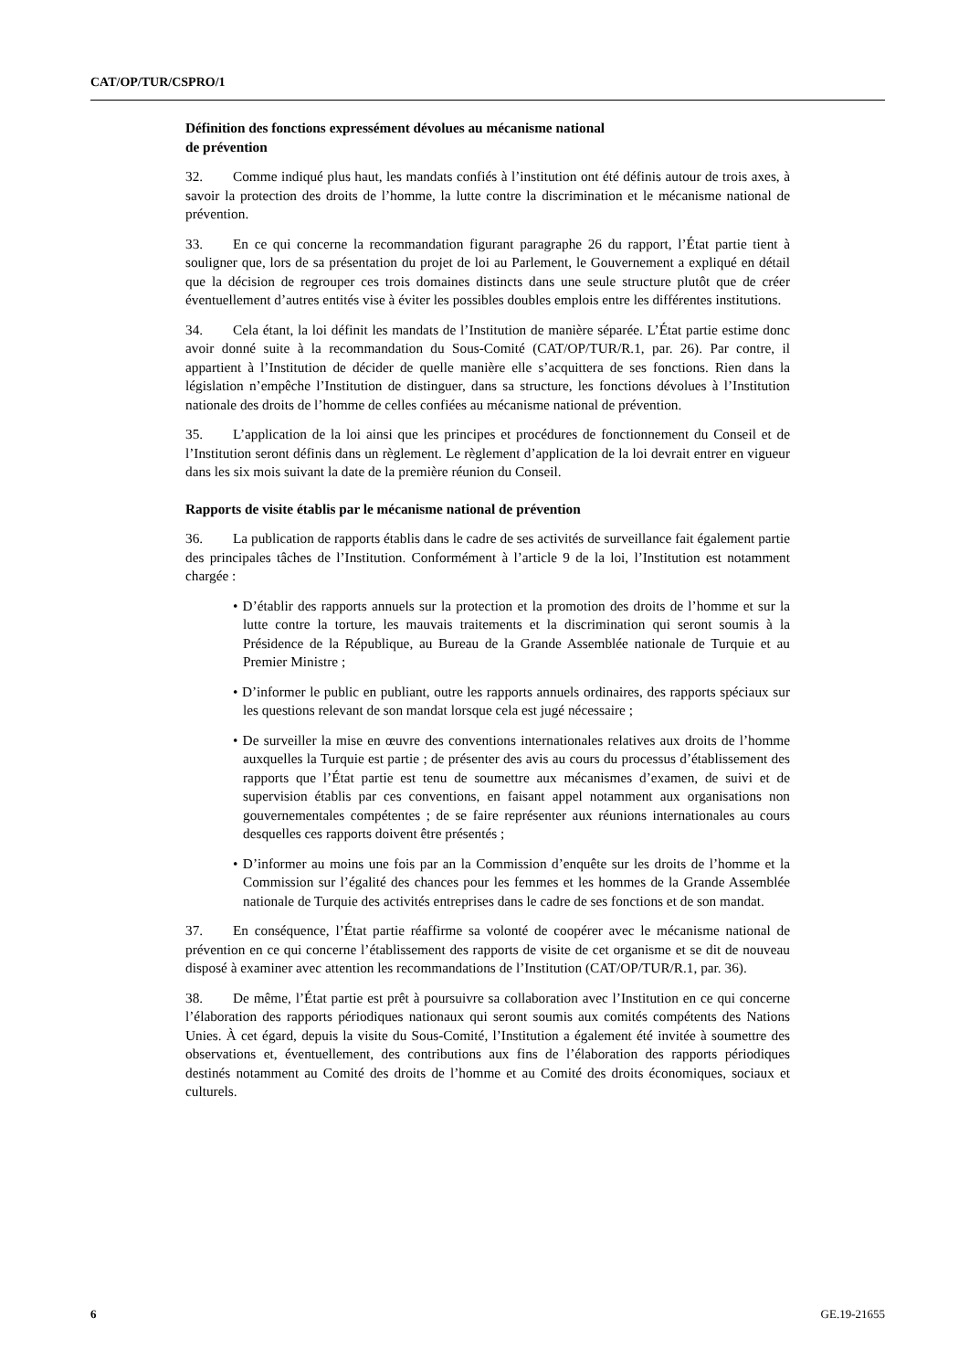CAT/OP/TUR/CSPRO/1
Définition des fonctions expressément dévolues au mécanisme national
de prévention
32. Comme indiqué plus haut, les mandats confiés à l’institution ont été définis autour de trois axes, à savoir la protection des droits de l’homme, la lutte contre la discrimination et le mécanisme national de prévention.
33. En ce qui concerne la recommandation figurant paragraphe 26 du rapport, l’État partie tient à souligner que, lors de sa présentation du projet de loi au Parlement, le Gouvernement a expliqué en détail que la décision de regrouper ces trois domaines distincts dans une seule structure plutôt que de créer éventuellement d’autres entités vise à éviter les possibles doubles emplois entre les différentes institutions.
34. Cela étant, la loi définit les mandats de l’Institution de manière séparée. L’État partie estime donc avoir donné suite à la recommandation du Sous-Comité (CAT/OP/TUR/R.1, par. 26). Par contre, il appartient à l’Institution de décider de quelle manière elle s’acquittera de ses fonctions. Rien dans la législation n’empêche l’Institution de distinguer, dans sa structure, les fonctions dévolues à l’Institution nationale des droits de l’homme de celles confiées au mécanisme national de prévention.
35. L’application de la loi ainsi que les principes et procédures de fonctionnement du Conseil et de l’Institution seront définis dans un règlement. Le règlement d’application de la loi devrait entrer en vigueur dans les six mois suivant la date de la première réunion du Conseil.
Rapports de visite établis par le mécanisme national de prévention
36. La publication de rapports établis dans le cadre de ses activités de surveillance fait également partie des principales tâches de l’Institution. Conformément à l’article 9 de la loi, l’Institution est notamment chargée :
• D’établir des rapports annuels sur la protection et la promotion des droits de l’homme et sur la lutte contre la torture, les mauvais traitements et la discrimination qui seront soumis à la Présidence de la République, au Bureau de la Grande Assemblée nationale de Turquie et au Premier Ministre ;
• D’informer le public en publiant, outre les rapports annuels ordinaires, des rapports spéciaux sur les questions relevant de son mandat lorsque cela est jugé nécessaire ;
• De surveiller la mise en œuvre des conventions internationales relatives aux droits de l’homme auxquelles la Turquie est partie ; de présenter des avis au cours du processus d’établissement des rapports que l’État partie est tenu de soumettre aux mécanismes d’examen, de suivi et de supervision établis par ces conventions, en faisant appel notamment aux organisations non gouvernementales compétentes ; de se faire représenter aux réunions internationales au cours desquelles ces rapports doivent être présentés ;
• D’informer au moins une fois par an la Commission d’enquête sur les droits de l’homme et la Commission sur l’égalité des chances pour les femmes et les hommes de la Grande Assemblée nationale de Turquie des activités entreprises dans le cadre de ses fonctions et de son mandat.
37. En conséquence, l’État partie réaffirme sa volonté de coopérer avec le mécanisme national de prévention en ce qui concerne l’établissement des rapports de visite de cet organisme et se dit de nouveau disposé à examiner avec attention les recommandations de l’Institution (CAT/OP/TUR/R.1, par. 36).
38. De même, l’État partie est prêt à poursuivre sa collaboration avec l’Institution en ce qui concerne l’élaboration des rapports périodiques nationaux qui seront soumis aux comités compétents des Nations Unies. À cet égard, depuis la visite du Sous-Comité, l’Institution a également été invitée à soumettre des observations et, éventuellement, des contributions aux fins de l’élaboration des rapports périodiques destinés notamment au Comité des droits de l’homme et au Comité des droits économiques, sociaux et culturels.
6 GE.19-21655